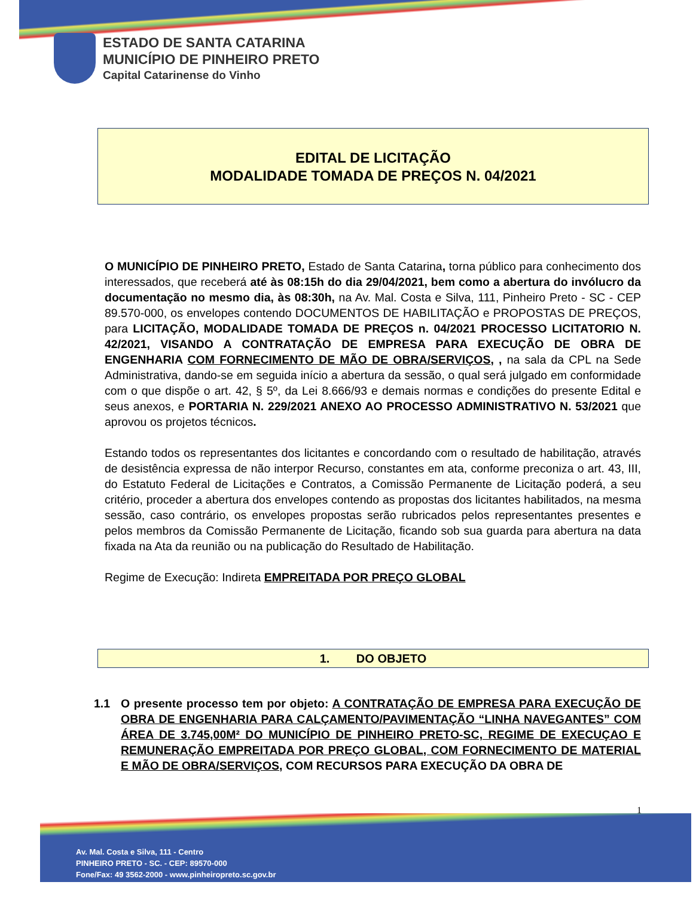ESTADO DE SANTA CATARINA
MUNICÍPIO DE PINHEIRO PRETO
Capital Catarinense do Vinho
EDITAL DE LICITAÇÃO
MODALIDADE TOMADA DE PREÇOS N. 04/2021
O MUNICÍPIO DE PINHEIRO PRETO, Estado de Santa Catarina, torna público para conhecimento dos interessados, que receberá até às 08:15h do dia 29/04/2021, bem como a abertura do invólucro da documentação no mesmo dia, às 08:30h, na Av. Mal. Costa e Silva, 111, Pinheiro Preto - SC - CEP 89.570-000, os envelopes contendo DOCUMENTOS DE HABILITAÇÃO e PROPOSTAS DE PREÇOS, para LICITAÇÃO, MODALIDADE TOMADA DE PREÇOS n. 04/2021 PROCESSO LICITATORIO N. 42/2021, VISANDO A CONTRATAÇÃO DE EMPRESA PARA EXECUÇÃO DE OBRA DE ENGENHARIA COM FORNECIMENTO DE MÃO DE OBRA/SERVIÇOS, , na sala da CPL na Sede Administrativa, dando-se em seguida início a abertura da sessão, o qual será julgado em conformidade com o que dispõe o art. 42, § 5º, da Lei 8.666/93 e demais normas e condições do presente Edital e seus anexos, e PORTARIA N. 229/2021 ANEXO AO PROCESSO ADMINISTRATIVO N. 53/2021 que aprovou os projetos técnicos.
Estando todos os representantes dos licitantes e concordando com o resultado de habilitação, através de desistência expressa de não interpor Recurso, constantes em ata, conforme preconiza o art. 43, III, do Estatuto Federal de Licitações e Contratos, a Comissão Permanente de Licitação poderá, a seu critério, proceder a abertura dos envelopes contendo as propostas dos licitantes habilitados, na mesma sessão, caso contrário, os envelopes propostas serão rubricados pelos representantes presentes e pelos membros da Comissão Permanente de Licitação, ficando sob sua guarda para abertura na data fixada na Ata da reunião ou na publicação do Resultado de Habilitação.
Regime de Execução: Indireta EMPREITADA POR PREÇO GLOBAL
1. DO OBJETO
1.1 O presente processo tem por objeto: A CONTRATAÇÃO DE EMPRESA PARA EXECUÇÃO DE OBRA DE ENGENHARIA PARA CALÇAMENTO/PAVIMENTAÇÃO “LINHA NAVEGANTES” COM ÁREA DE 3.745,00M² DO MUNICÍPIO DE PINHEIRO PRETO-SC, REGIME DE EXECUÇAO E REMUNERAÇÃO EMPREITADA POR PREÇO GLOBAL, COM FORNECIMENTO DE MATERIAL E MÃO DE OBRA/SERVIÇOS, COM RECURSOS PARA EXECUÇÃO DA OBRA DE
1
Av. Mal. Costa e Silva, 111 - Centro
PINHEIRO PRETO - SC. - CEP: 89570-000
Fone/Fax: 49 3562-2000 - www.pinheiropreto.sc.gov.br